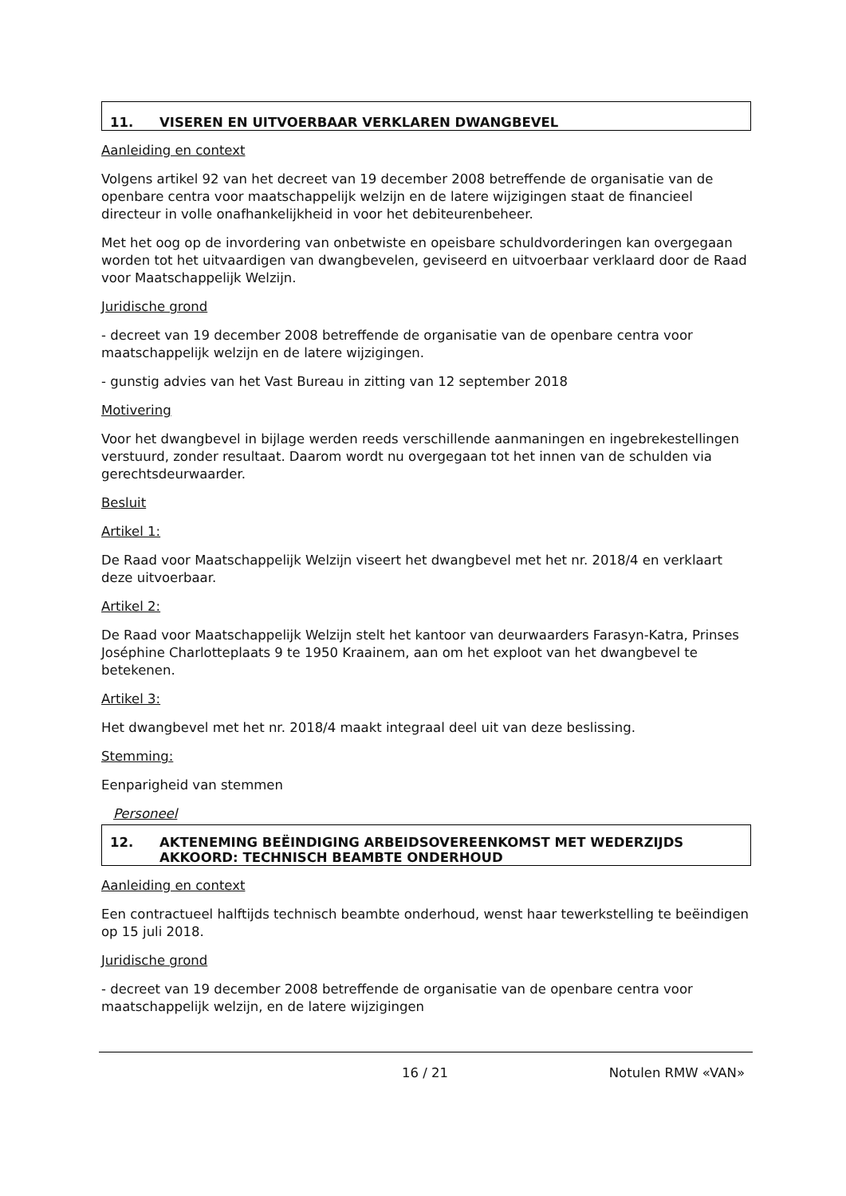11. VISEREN EN UITVOERBAAR VERKLAREN DWANGBEVEL
Aanleiding en context
Volgens artikel 92 van het decreet van 19 december 2008 betreffende de organisatie van de openbare centra voor maatschappelijk welzijn en de latere wijzigingen staat de financieel directeur in volle onafhankelijkheid in voor het debiteurenbeheer.
Met het oog op de invordering van onbetwiste en opeisbare schuldvorderingen kan overgegaan worden tot het uitvaardigen van dwangbevelen, geviseerd en uitvoerbaar verklaard door de Raad voor Maatschappelijk Welzijn.
Juridische grond
- decreet van 19 december 2008 betreffende de organisatie van de openbare centra voor maatschappelijk welzijn en de latere wijzigingen.
- gunstig advies van het Vast Bureau in zitting van 12 september 2018
Motivering
Voor het dwangbevel in bijlage werden reeds verschillende aanmaningen en ingebrekestellingen verstuurd, zonder resultaat. Daarom wordt nu overgegaan tot het innen van de schulden via gerechtsdeurwaarder.
Besluit
Artikel 1:
De Raad voor Maatschappelijk Welzijn viseert het dwangbevel met het nr. 2018/4 en verklaart deze uitvoerbaar.
Artikel 2:
De Raad voor Maatschappelijk Welzijn stelt het kantoor van deurwaarders Farasyn-Katra, Prinses Joséphine Charlotteplaats 9 te 1950 Kraainem, aan om het exploot van het dwangbevel te betekenen.
Artikel 3:
Het dwangbevel met het nr. 2018/4 maakt integraal deel uit van deze beslissing.
Stemming:
Eenparigheid van stemmen
Personeel
12. AKTENEMING BEËINDIGING ARBEIDSOVEREENKOMST MET WEDERZIJDS AKKOORD: TECHNISCH BEAMBTE ONDERHOUD
Aanleiding en context
Een contractueel halftijds technisch beambte onderhoud, wenst haar tewerkstelling te beëindigen op 15 juli 2018.
Juridische grond
- decreet van 19 december 2008 betreffende de organisatie van de openbare centra voor maatschappelijk welzijn, en de latere wijzigingen
16 / 21 Notulen RMW «VAN»